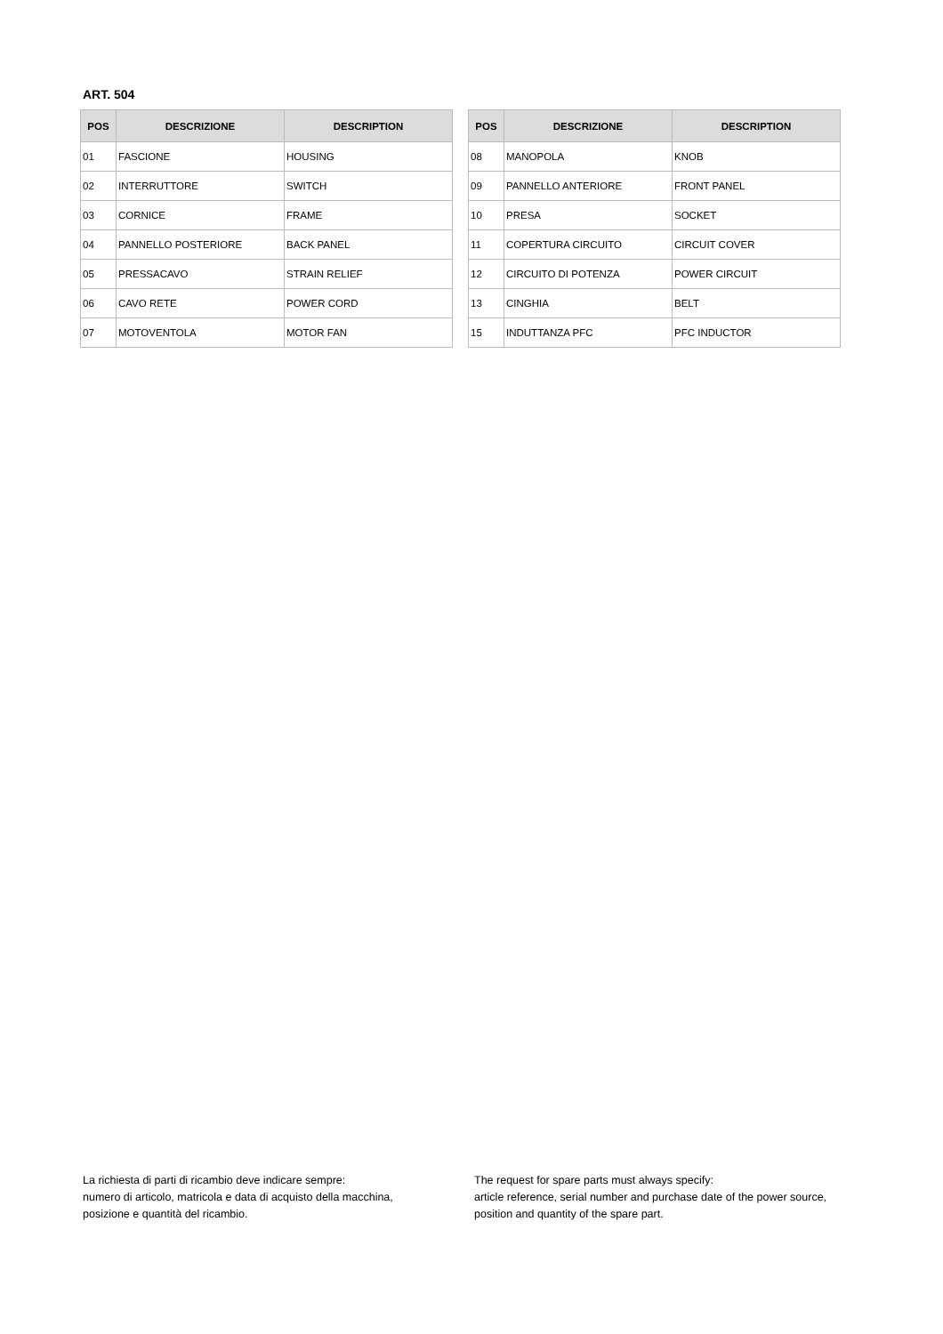ART. 504
| POS | DESCRIZIONE | DESCRIPTION |
| --- | --- | --- |
| 01 | FASCIONE | HOUSING |
| 02 | INTERRUTTORE | SWITCH |
| 03 | CORNICE | FRAME |
| 04 | PANNELLO POSTERIORE | BACK PANEL |
| 05 | PRESSACAVO | STRAIN RELIEF |
| 06 | CAVO RETE | POWER CORD |
| 07 | MOTOVENTOLA | MOTOR FAN |
| POS | DESCRIZIONE | DESCRIPTION |
| --- | --- | --- |
| 08 | MANOPOLA | KNOB |
| 09 | PANNELLO ANTERIORE | FRONT PANEL |
| 10 | PRESA | SOCKET |
| 11 | COPERTURA CIRCUITO | CIRCUIT COVER |
| 12 | CIRCUITO DI POTENZA | POWER CIRCUIT |
| 13 | CINGHIA | BELT |
| 15 | INDUTTANZA PFC | PFC INDUCTOR |
La richiesta di parti di ricambio deve indicare sempre:
numero di articolo, matricola e data di acquisto della macchina,
posizione e quantità del ricambio.
The request for spare parts must always specify:
article reference, serial number and purchase date of the power source,
position and quantity of the spare part.